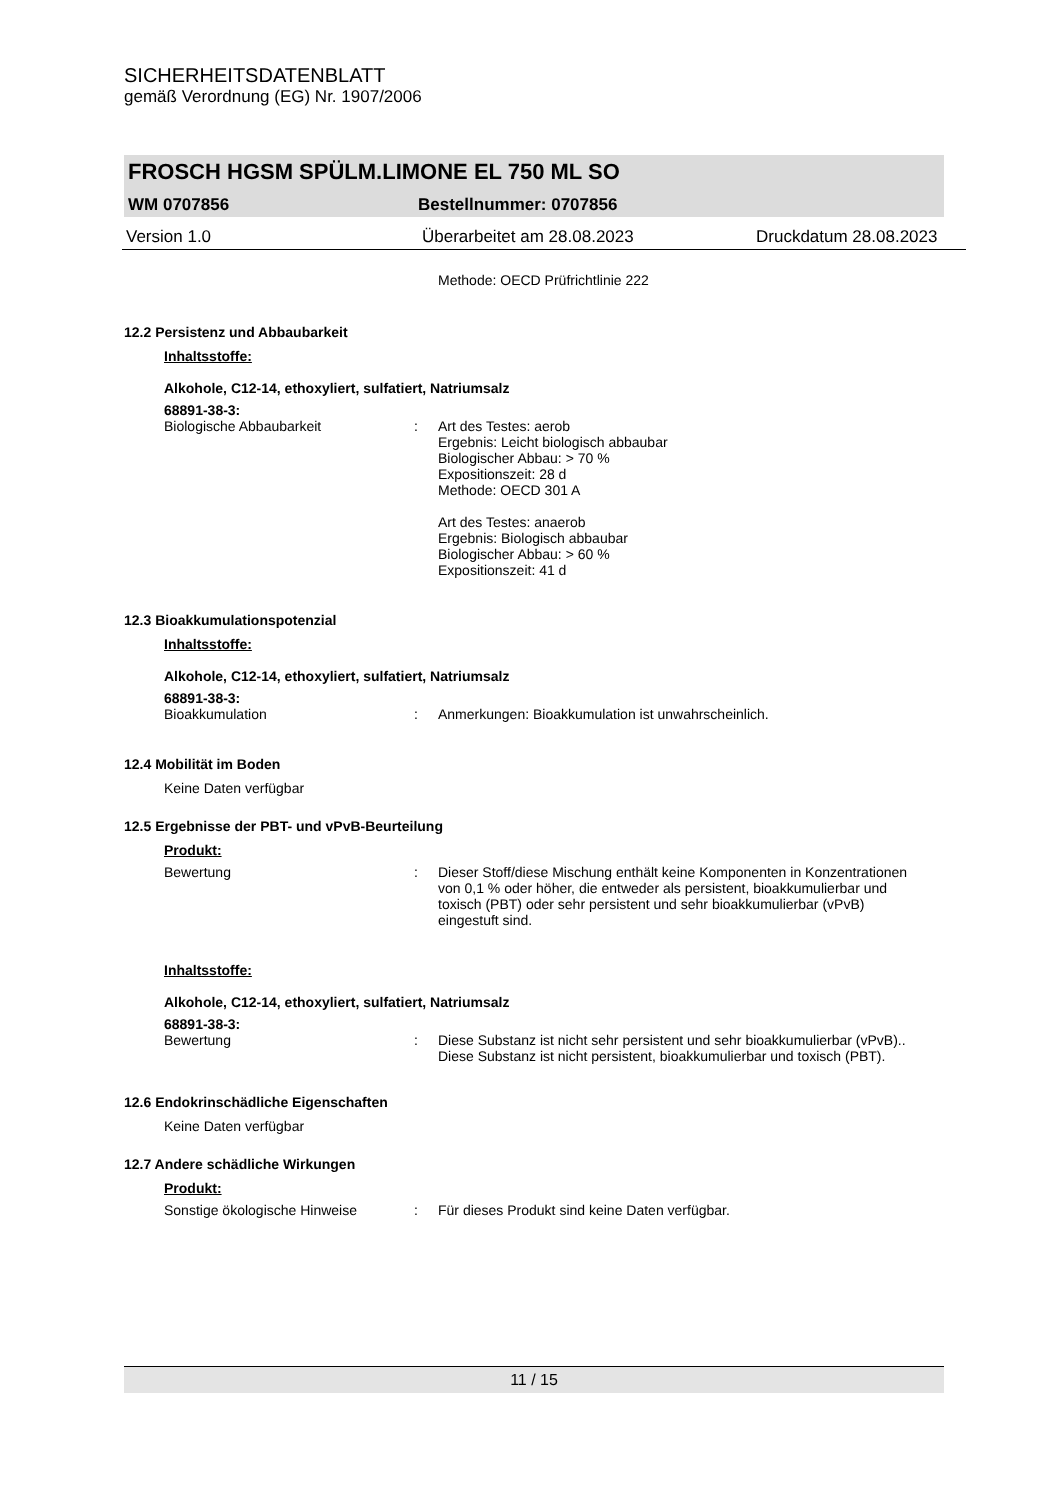SICHERHEITSDATENBLATT
gemäß Verordnung (EG) Nr. 1907/2006
FROSCH HGSM SPÜLM.LIMONE EL 750 ML SO
WM 0707856 Bestellnummer: 0707856
Version 1.0 Überarbeitet am 28.08.2023 Druckdatum 28.08.2023
Methode: OECD Prüfrichtlinie 222
12.2 Persistenz und Abbaubarkeit
Inhaltsstoffe:
Alkohole, C12-14, ethoxyliert, sulfatiert, Natriumsalz
68891-38-3:
Biologische Abbaubarkeit: Art des Testes: aerob
Ergebnis: Leicht biologisch abbaubar
Biologischer Abbau: > 70 %
Expositionszeit: 28 d
Methode: OECD 301 A
Art des Testes: anaerob
Ergebnis: Biologisch abbaubar
Biologischer Abbau: > 60 %
Expositionszeit: 41 d
12.3 Bioakkumulationspotenzial
Inhaltsstoffe:
Alkohole, C12-14, ethoxyliert, sulfatiert, Natriumsalz
68891-38-3:
Bioakkumulation: Anmerkungen: Bioakkumulation ist unwahrscheinlich.
12.4 Mobilität im Boden
Keine Daten verfügbar
12.5 Ergebnisse der PBT- und vPvB-Beurteilung
Produkt:
Bewertung: Dieser Stoff/diese Mischung enthält keine Komponenten in Konzentrationen von 0,1 % oder höher, die entweder als persistent, bioakkumulierbar und toxisch (PBT) oder sehr persistent und sehr bioakkumulierbar (vPvB) eingestuft sind.
Inhaltsstoffe:
Alkohole, C12-14, ethoxyliert, sulfatiert, Natriumsalz
68891-38-3:
Bewertung: Diese Substanz ist nicht sehr persistent und sehr bioakkumulierbar (vPvB).. Diese Substanz ist nicht persistent, bioakkumulierbar und toxisch (PBT).
12.6 Endokrinschädliche Eigenschaften
Keine Daten verfügbar
12.7 Andere schädliche Wirkungen
Produkt:
Sonstige ökologische Hinweise: Für dieses Produkt sind keine Daten verfügbar.
11 / 15